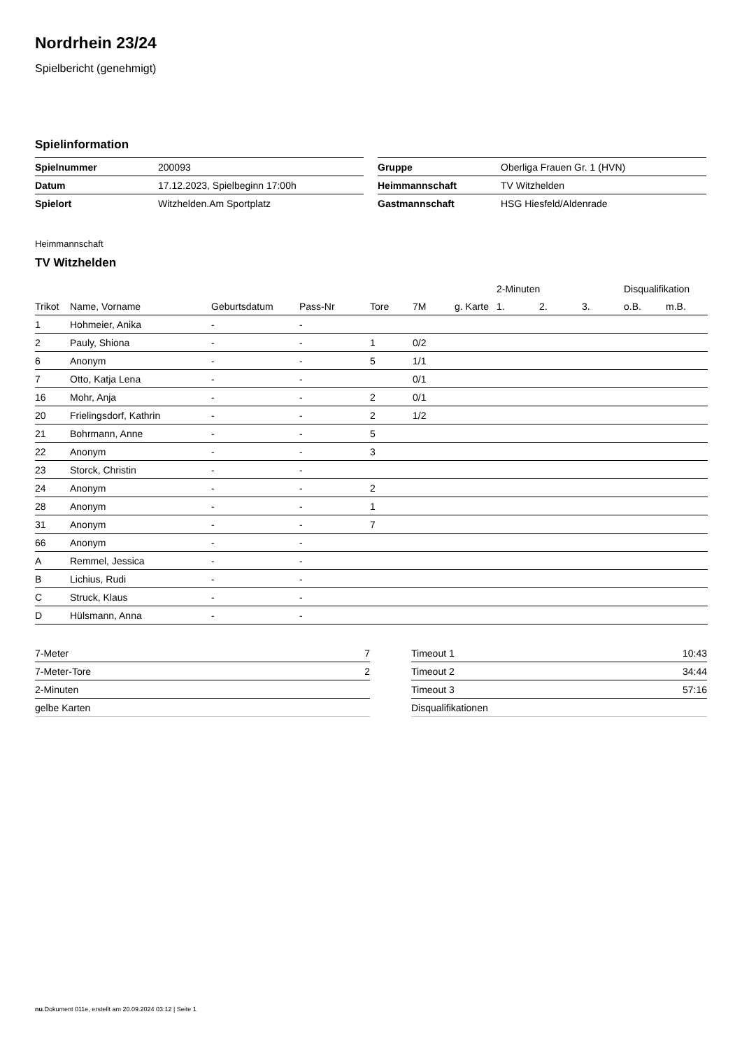Nordrhein 23/24
Spielbericht (genehmigt)
Spielinformation
| Spielnummer | 200093 |
| Datum | 17.12.2023, Spielbeginn 17:00h |
| Spielort | Witzhelden.Am Sportplatz |
| Gruppe | Oberliga Frauen Gr. 1 (HVN) |
| Heimmannschaft | TV Witzhelden |
| Gastmannschaft | HSG Hiesfeld/Aldenrade |
Heimmannschaft
TV Witzhelden
| | | | | | | | 2-Minuten | | | Disqualifikation | |
| --- | --- | --- | --- | --- | --- | --- | --- | --- | --- | --- | --- |
| Trikot | Name, Vorname | Geburtsdatum | Pass-Nr | Tore | 7M | g. Karte | 1. | 2. | 3. | o.B. | m.B. |
| 1 | Hohmeier, Anika | - | - | | | | | | | | |
| 2 | Pauly, Shiona | - | - | 1 | 0/2 | | | | | | |
| 6 | Anonym | - | - | 5 | 1/1 | | | | | | |
| 7 | Otto, Katja Lena | - | - | | 0/1 | | | | | | |
| 16 | Mohr, Anja | - | - | 2 | 0/1 | | | | | | |
| 20 | Frielingsdorf, Kathrin | - | - | 2 | 1/2 | | | | | | |
| 21 | Bohrmann, Anne | - | - | 5 | | | | | | | |
| 22 | Anonym | - | - | 3 | | | | | | | |
| 23 | Storck, Christin | - | - | | | | | | | | |
| 24 | Anonym | - | - | 2 | | | | | | | |
| 28 | Anonym | - | - | 1 | | | | | | | |
| 31 | Anonym | - | - | 7 | | | | | | | |
| 66 | Anonym | - | - | | | | | | | | |
| A | Remmel, Jessica | - | - | | | | | | | | |
| B | Lichius, Rudi | - | - | | | | | | | | |
| C | Struck, Klaus | - | - | | | | | | | | |
| D | Hülsmann, Anna | - | - | | | | | | | | |
| 7-Meter | 7 |
| 7-Meter-Tore | 2 |
| 2-Minuten | |
| gelbe Karten | |
| Timeout 1 | 10:43 |
| Timeout 2 | 34:44 |
| Timeout 3 | 57:16 |
| Disqualifikationen | |
nu.Dokument 011e, erstellt am 20.09.2024 03:12 | Seite 1